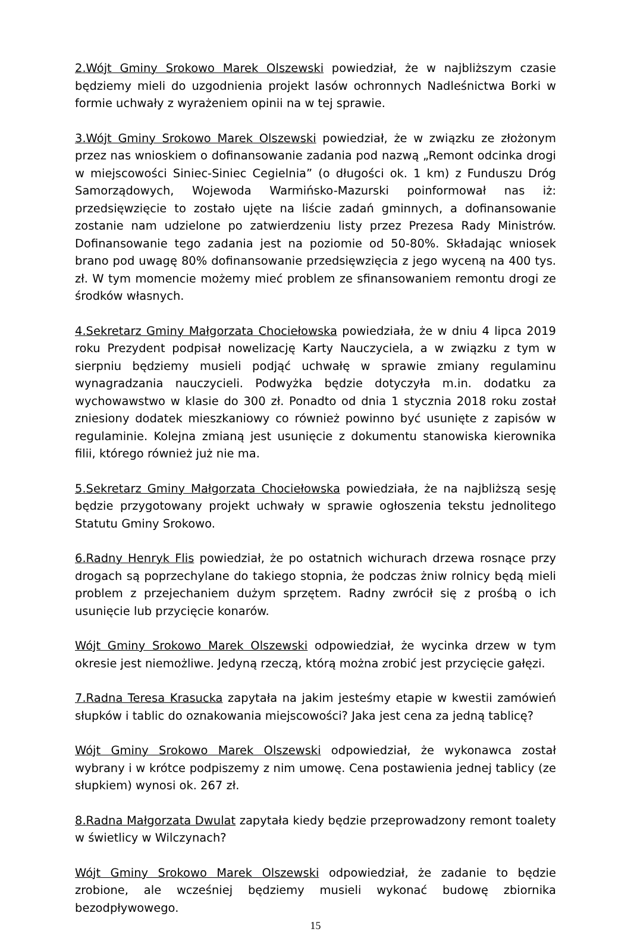2.Wójt Gminy Srokowo Marek Olszewski powiedział, że w najbliższym czasie będziemy mieli do uzgodnienia projekt lasów ochronnych Nadleśnictwa Borki w formie uchwały z wyrażeniem opinii na w tej sprawie.
3.Wójt Gminy Srokowo Marek Olszewski powiedział, że w związku ze złożonym przez nas wnioskiem o dofinansowanie zadania pod nazwą „Remont odcinka drogi w miejscowości Siniec-Siniec Cegielnia” (o długości ok. 1 km) z Funduszu Dróg Samorządowych, Wojewoda Warmińsko-Mazurski poinformował nas iż: przedsięwzięcie to zostało ujęte na liście zadań gminnych, a dofinansowanie zostanie nam udzielone po zatwierdzeniu listy przez Prezesa Rady Ministrów. Dofinansowanie tego zadania jest na poziomie od 50-80%. Składając wniosek brano pod uwagę 80% dofinansowanie przedsięwzięcia z jego wyceną na 400 tys. zł. W tym momencie możemy mieć problem ze sfinansowaniem remontu drogi ze środków własnych.
4.Sekretarz Gminy Małgorzata Chociełowska powiedziała, że w dniu 4 lipca 2019 roku Prezydent podpisał nowelizację Karty Nauczyciela, a w związku z tym w sierpniu będziemy musieli podjąć uchwałę w sprawie zmiany regulaminu wynagradzania nauczycieli. Podwyżka będzie dotyczyła m.in. dodatku za wychowawstwo w klasie do 300 zł. Ponadto od dnia 1 stycznia 2018 roku został zniesiony dodatek mieszkaniowy co również powinno być usunięte z zapisów w regulaminie. Kolejna zmianą jest usunięcie z dokumentu stanowiska kierownika filii, którego również już nie ma.
5.Sekretarz Gminy Małgorzata Chociełowska powiedziała, że na najbliższą sesję będzie przygotowany projekt uchwały w sprawie ogłoszenia tekstu jednolitego Statutu Gminy Srokowo.
6.Radny Henryk Flis powiedział, że po ostatnich wichurach drzewa rosnące przy drogach są poprzechylane do takiego stopnia, że podczas żniw rolnicy będą mieli problem z przejechaniem dużym sprzętem. Radny zwrócił się z prośbą o ich usunięcie lub przycięcie konarów.
Wójt Gminy Srokowo Marek Olszewski odpowiedział, że wycinka drzew w tym okresie jest niemożliwe. Jedyną rzeczą, którą można zrobić jest przycięcie gałęzi.
7.Radna Teresa Krasucka zapytała na jakim jesteśmy etapie w kwestii zamówień słupków i tablic do oznakowania miejscowości? Jaka jest cena za jedną tablicę?
Wójt Gminy Srokowo Marek Olszewski odpowiedział, że wykonawca został wybrany i w krótce podpiszemy z nim umowę. Cena postawienia jednej tablicy (ze słupkiem) wynosi ok. 267 zł.
8.Radna Małgorzata Dwulat zapytała kiedy będzie przeprowadzony remont toalety w świetlicy w Wilczynach?
Wójt Gminy Srokowo Marek Olszewski odpowiedział, że zadanie to będzie zrobione, ale wcześniej będziemy musieli wykonać budowę zbiornika bezodpływowego.
15